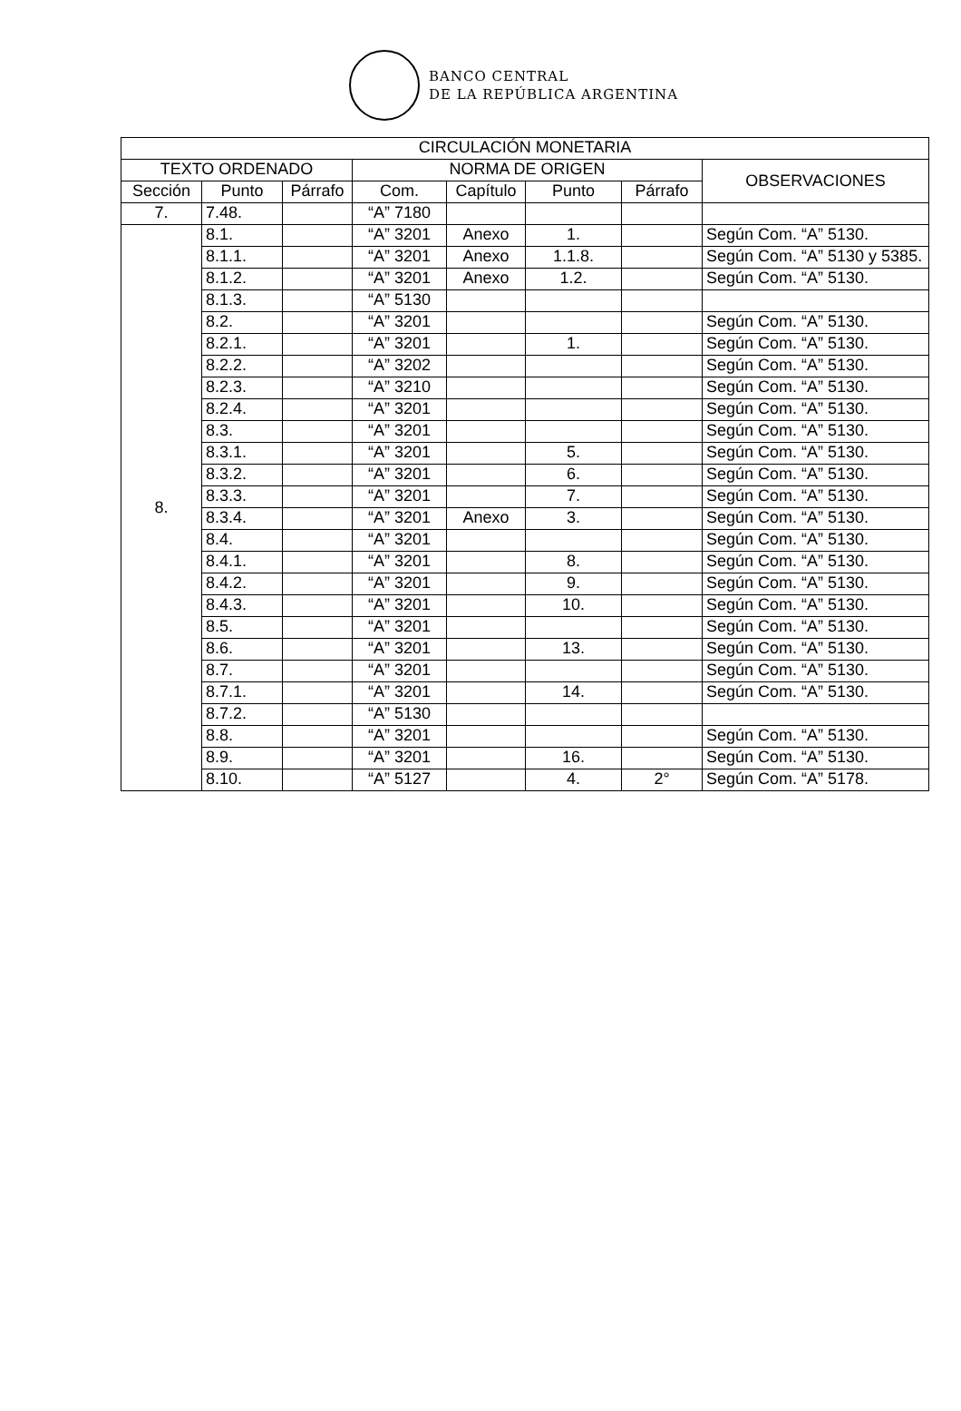BANCO CENTRAL
DE LA REPÚBLICA ARGENTINA
| CIRCULACIÓN MONETARIA | | | | | | | |
| --- | --- | --- | --- | --- | --- | --- | --- |
| TEXTO ORDENADO | | | NORMA DE ORIGEN | | | | OBSERVACIONES |
| Sección | Punto | Párrafo | Com. | Capítulo | Punto | Párrafo | |
| 7. | 7.48. | | “A” 7180 | | | | |
| 8. | 8.1. | | “A” 3201 | Anexo | 1. | | Según Com. “A” 5130. |
| | 8.1.1. | | “A” 3201 | Anexo | 1.1.8. | | Según Com. “A” 5130 y 5385. |
| | 8.1.2. | | “A” 3201 | Anexo | 1.2. | | Según Com. “A” 5130. |
| | 8.1.3. | | “A” 5130 | | | | |
| | 8.2. | | “A” 3201 | | | | Según Com. “A” 5130. |
| | 8.2.1. | | “A” 3201 | | 1. | | Según Com. “A” 5130. |
| | 8.2.2. | | “A” 3202 | | | | Según Com. “A” 5130. |
| | 8.2.3. | | “A” 3210 | | | | Según Com. “A” 5130. |
| | 8.2.4. | | “A” 3201 | | | | Según Com. “A” 5130. |
| | 8.3. | | “A” 3201 | | | | Según Com. “A” 5130. |
| | 8.3.1. | | “A” 3201 | | 5. | | Según Com. “A” 5130. |
| | 8.3.2. | | “A” 3201 | | 6. | | Según Com. “A” 5130. |
| | 8.3.3. | | “A” 3201 | | 7. | | Según Com. “A” 5130. |
| | 8.3.4. | | “A” 3201 | Anexo | 3. | | Según Com. “A” 5130. |
| | 8.4. | | “A” 3201 | | | | Según Com. “A” 5130. |
| | 8.4.1. | | “A” 3201 | | 8. | | Según Com. “A” 5130. |
| | 8.4.2. | | “A” 3201 | | 9. | | Según Com. “A” 5130. |
| | 8.4.3. | | “A” 3201 | | 10. | | Según Com. “A” 5130. |
| | 8.5. | | “A” 3201 | | | | Según Com. “A” 5130. |
| | 8.6. | | “A” 3201 | | 13. | | Según Com. “A” 5130. |
| | 8.7. | | “A” 3201 | | | | Según Com. “A” 5130. |
| | 8.7.1. | | “A” 3201 | | 14. | | Según Com. “A” 5130. |
| | 8.7.2. | | “A” 5130 | | | | |
| | 8.8. | | “A” 3201 | | | | Según Com. “A” 5130. |
| | 8.9. | | “A” 3201 | | 16. | | Según Com. “A” 5130. |
| | 8.10. | | “A” 5127 | | 4. | 2° | Según Com. “A” 5178. |